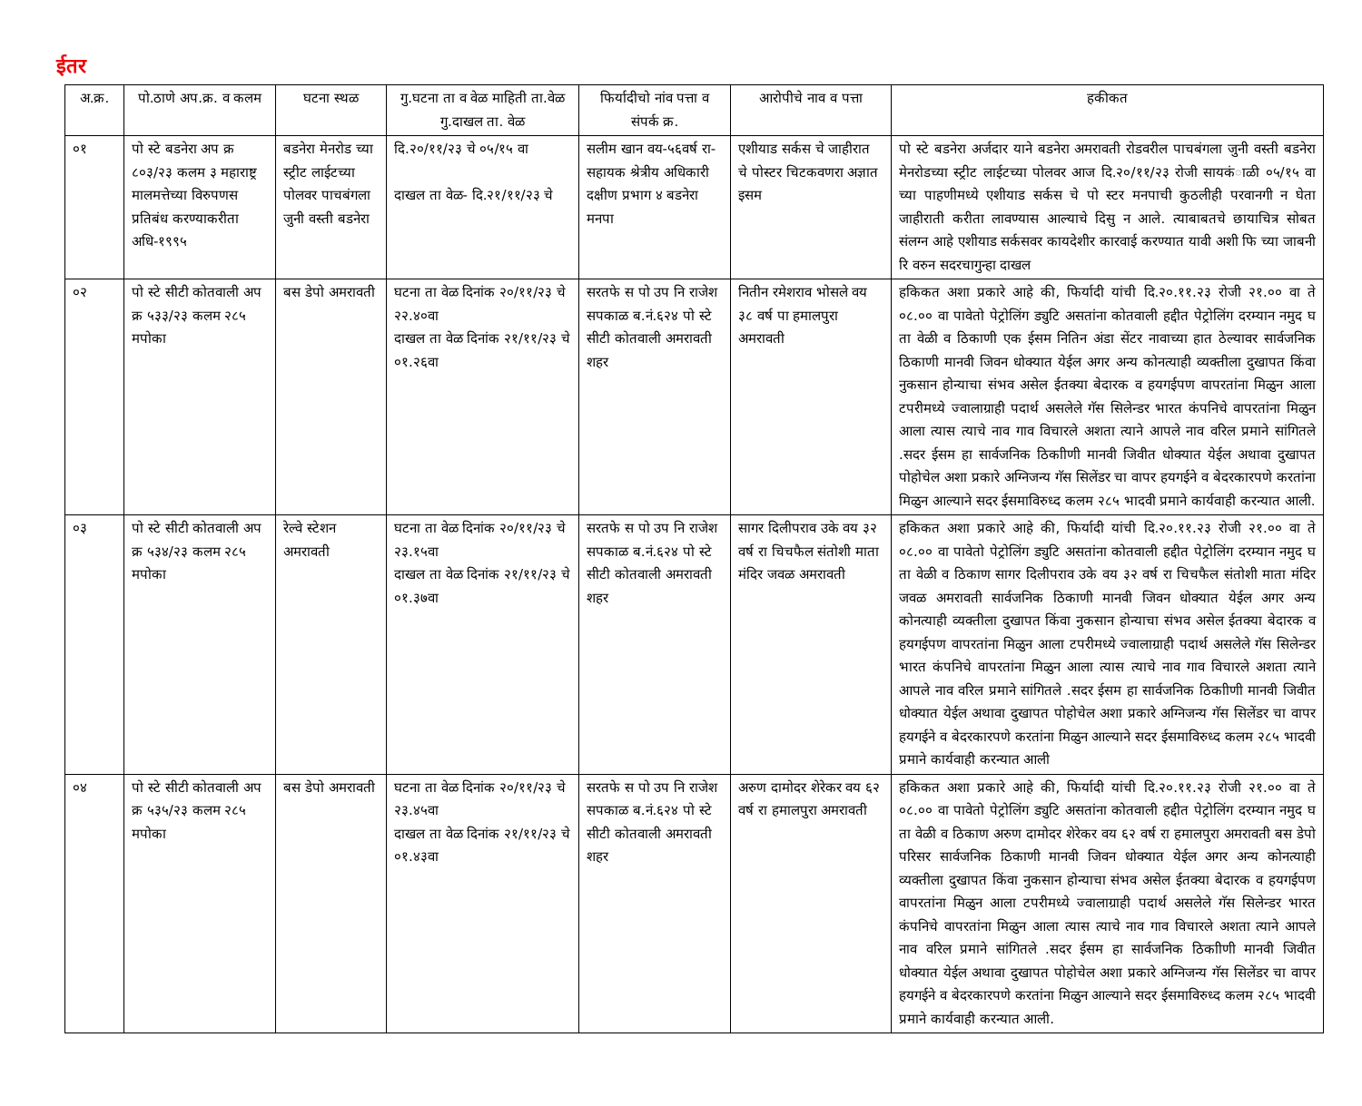ईतर
| अ.क्र. | पो.ठाणे अप.क्र. व कलम | घटना स्थळ | गु.घटना ता व वेळ माहिती ता.वेळ गु.दाखल ता. वेळ | फिर्यादीचो नांव पत्ता व संपर्क क्र. | आरोपीचे नाव व पत्ता | हकीकत |
| --- | --- | --- | --- | --- | --- | --- |
| ०१ | पो स्टे बडनेरा अप क्र ८०३/२३ कलम ३ महाराष्ट्र मालमत्तेच्या विरुपणस प्रतिबंध करण्याकरीता अधि-१९९५ | बडनेरा मेनरोड च्या स्ट्रीट लाईटच्या पोलवर पाचबंगला जुनी वस्ती बडनेरा | दि.२०/११/२३ चे ०५/१५ वा दाखल ता वेळ- दि.२१/११/२३ चे | सलीम खान वय-५६वर्ष रा- सहायक श्रेत्रीय अधिकारी दक्षीण प्रभाग ४ बडनेरा मनपा | एशीयाड सर्कस चे जाहीरात चे पोस्टर चिटकवणरा अज्ञात इसम | पो स्टे बडनेरा अर्जदार याने बडनेरा अमरावती रोडवरील पाचबंगला जुनी वस्ती बडनेरा मेनरोडच्या स्ट्रीट लाईटच्या पोलवर आज दि.२०/११/२३ रोजी सायकंाळी ०५/१५ वा च्या पाहणीमध्ये एशीयाड सर्कस चे पो स्टर मनपाची कुठलीही परवानगी न घेता जाहीराती करीता लावण्यास आल्याचे दिसु न आले. त्याबाबतचे छायाचित्र सोबत संलग्न आहे एशीयाड सर्कसवर कायदेशीर कारवाई करण्यात यावी अशी फि च्या जाबनी रि वरुन सदरचागुन्हा दाखल |
| ०२ | पो स्टे सीटी कोतवाली अप क्र ५३३/२३ कलम २८५ मपोका | बस डेपो अमरावती | घटना ता वेळ दिनांक २०/११/२३ चे २२.४०वा दाखल ता वेळ दिनांक २१/११/२३ चे ०१.२६वा | सरतफे स पो उप नि राजेश सपकाळ ब.नं.६२४ पो स्टे सीटी कोतवाली अमरावती शहर | नितीन रमेशराव भोसले वय ३८ वर्ष पा हमालपुरा अमरावती | हकिकत अशा प्रकारे आहे की, फिर्यादी यांची दि.२०.११.२३ रोजी २१.०० वा ते ०८.०० वा पावेतो पेट्रोलिंग ड्युटि असतांना कोतवाली हद्दीत पेट्रोलिंग दरम्यान नमुद घ ता वेळी व ठिकाणी एक ईसम नितिन अंडा सेंटर नावाच्या हात ठेल्यावर सार्वजनिक ठिकाणी मानवी जिवन धोक्यात येईल अगर अन्य कोनत्याही व्यक्तीला दुखापत किंवा नुकसान होन्याचा संभव असेल ईतक्या बेदारक व हयगईपण वापरतांना मिळुन आला टपरीमध्ये ज्वालाग्राही पदार्थ असलेले गॅस सिलेन्डर भारत कंपनिचे वापरतांना मिळुन आला त्यास त्याचे नाव गाव विचारले अशता त्याने आपले नाव वरिल प्रमाने सांगितले .सदर ईसम हा सार्वजनिक ठिकाीणी मानवी जिवीत धोक्यात येईल अथावा दुखापत पोहोचेल अशा प्रकारे अग्निजन्य गॅस सिलेंडर चा वापर हयगईने व बेदरकारपणे करतांना मिळुन आल्याने सदर ईसमाविरुध्द कलम २८५ भादवी प्रमाने कार्यवाही करन्यात आली. |
| ०३ | पो स्टे सीटी कोतवाली अप क्र ५३४/२३ कलम २८५ मपोका | रेल्वे स्टेशन अमरावती | घटना ता वेळ दिनांक २०/११/२३ चे २३.१५वा दाखल ता वेळ दिनांक २१/११/२३ चे ०१.३७वा | सरतफे स पो उप नि राजेश सपकाळ ब.नं.६२४ पो स्टे सीटी कोतवाली अमरावती शहर | सागर दिलीपराव उके वय ३२ वर्ष रा चिचफैल संतोशी माता मंदिर जवळ अमरावती | हकिकत अशा प्रकारे आहे की, फिर्यादी यांची दि.२०.११.२३ रोजी २१.०० वा ते ०८.०० वा पावेतो पेट्रोलिंग ड्युटि असतांना कोतवाली हद्दीत पेट्रोलिंग दरम्यान नमुद घ ता वेळी व ठिकाण सागर दिलीपराव उके वय ३२ वर्ष रा चिचफैल संतोशी माता मंदिर जवळ अमरावती सार्वजनिक ठिकाणी मानवी जिवन धोक्यात येईल अगर अन्य कोनत्याही व्यक्तीला दुखापत किंवा नुकसान होन्याचा संभव असेल ईतक्या बेदारक व हयगईपण वापरतांना मिळुन आला टपरीमध्ये ज्वालाग्राही पदार्थ असलेले गॅस सिलेन्डर भारत कंपनिचे वापरतांना मिळुन आला त्यास त्याचे नाव गाव विचारले अशता त्याने आपले नाव वरिल प्रमाने सांगितले .सदर ईसम हा सार्वजनिक ठिकाीणी मानवी जिवीत धोक्यात येईल अथावा दुखापत पोहोचेल अशा प्रकारे अग्निजन्य गॅस सिलेंडर चा वापर हयगईने व बेदरकारपणे करतांना मिळुन आल्याने सदर ईसमाविरुध्द कलम २८५ भादवी प्रमाने कार्यवाही करन्यात आली |
| ०४ | पो स्टे सीटी कोतवाली अप क्र ५३५/२३ कलम २८५ मपोका | बस डेपो अमरावती | घटना ता वेळ दिनांक २०/११/२३ चे २३.४५वा दाखल ता वेळ दिनांक २१/११/२३ चे ०१.४३वा | सरतफे स पो उप नि राजेश सपकाळ ब.नं.६२४ पो स्टे सीटी कोतवाली अमरावती शहर | अरुण दामोदर शेरेकर वय ६२ वर्ष रा हमालपुरा अमरावती | हकिकत अशा प्रकारे आहे की, फिर्यादी यांची दि.२०.११.२३ रोजी २१.०० वा ते ०८.०० वा पावेतो पेट्रोलिंग ड्युटि असतांना कोतवाली हद्दीत पेट्रोलिंग दरम्यान नमुद घ ता वेळी व ठिकाण अरुण दामोदर शेरेकर वय ६२ वर्ष रा हमालपुरा अमरावती बस डेपो परिसर सार्वजनिक ठिकाणी मानवी जिवन धोक्यात येईल अगर अन्य कोनत्याही व्यक्तीला दुखापत किंवा नुकसान होन्याचा संभव असेल ईतक्या बेदारक व हयगईपण वापरतांना मिळुन आला टपरीमध्ये ज्वालाग्राही पदार्थ असलेले गॅस सिलेन्डर भारत कंपनिचे वापरतांना मिळुन आला त्यास त्याचे नाव गाव विचारले अशता त्याने आपले नाव वरिल प्रमाने सांगितले .सदर ईसम हा सार्वजनिक ठिकाीणी मानवी जिवीत धोक्यात येईल अथावा दुखापत पोहोचेल अशा प्रकारे अग्निजन्य गॅस सिलेंडर चा वापर हयगईने व बेदरकारपणे करतांना मिळुन आल्याने सदर ईसमाविरुध्द कलम २८५ भादवी प्रमाने कार्यवाही करन्यात आली. |